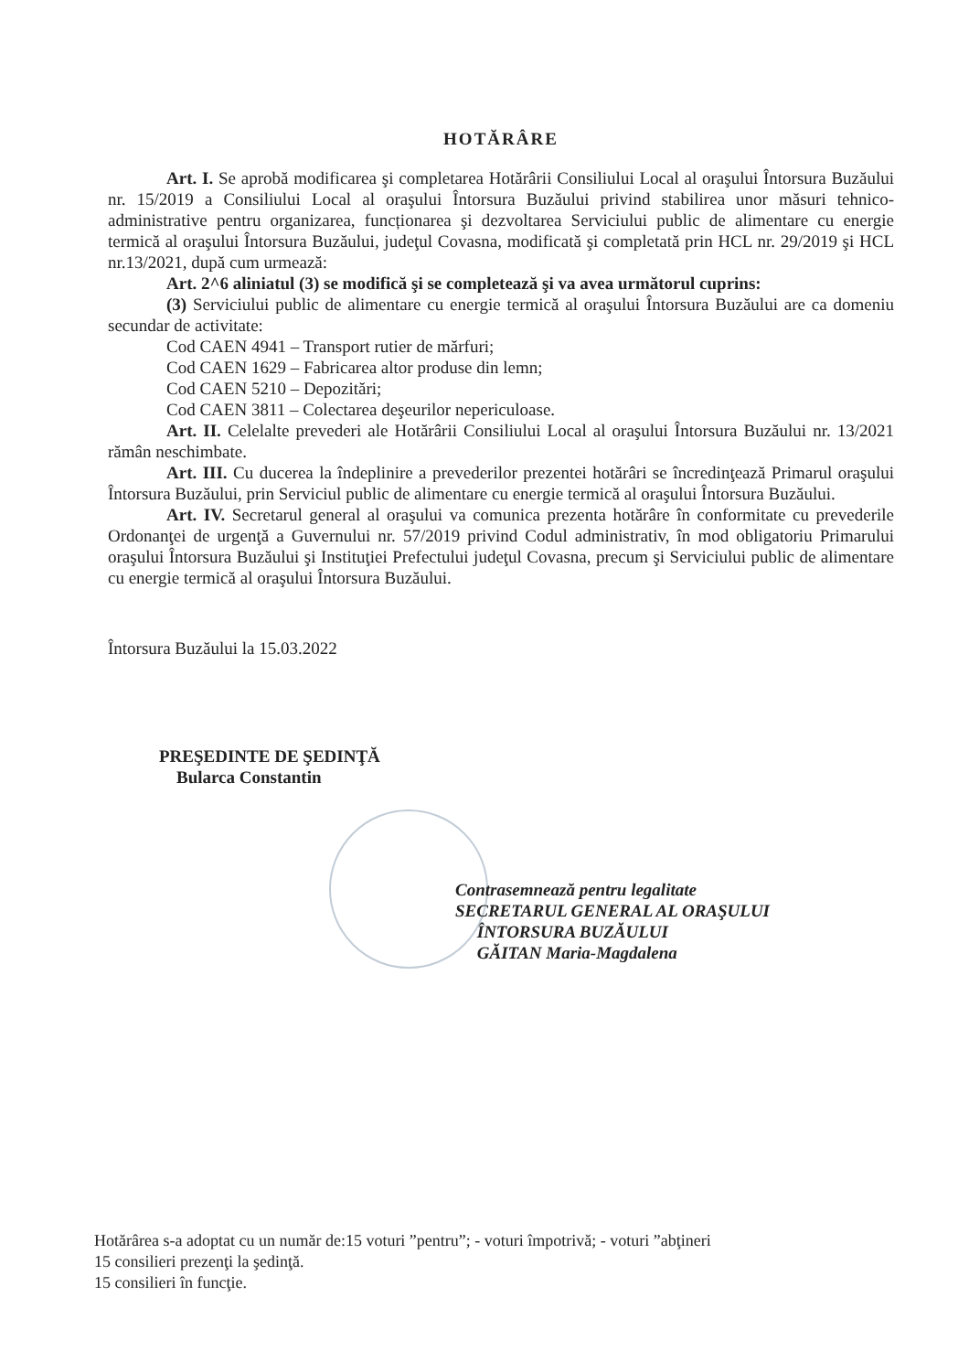HOTĂRÂRE
Art. I. Se aprobă modificarea şi completarea Hotărârii Consiliului Local al oraşului Întorsura Buzăului nr. 15/2019 a Consiliului Local al oraşului Întorsura Buzăului privind stabilirea unor măsuri tehnico-administrative pentru organizarea, funcționarea şi dezvoltarea Serviciului public de alimentare cu energie termică al oraşului Întorsura Buzăului, judeţul Covasna, modificată şi completată prin HCL nr. 29/2019 şi HCL nr.13/2021, după cum urmează:
Art. 2^6 aliniatul (3) se modifică şi se completează şi va avea următorul cuprins:
(3) Serviciului public de alimentare cu energie termică al oraşului Întorsura Buzăului are ca domeniu secundar de activitate:
Cod CAEN 4941 – Transport rutier de mărfuri;
Cod CAEN 1629 – Fabricarea altor produse din lemn;
Cod CAEN 5210 – Depozitări;
Cod CAEN 3811 – Colectarea deşeurilor nepericuloase.
Art. II. Celelalte prevederi ale Hotărârii Consiliului Local al oraşului Întorsura Buzăului nr. 13/2021 rămân neschimbate.
Art. III. Cu ducerea la îndeplinire a prevederilor prezentei hotărâri se încredinţează Primarul oraşului Întorsura Buzăului, prin Serviciul public de alimentare cu energie termică al oraşului Întorsura Buzăului.
Art. IV. Secretarul general al oraşului va comunica prezenta hotărâre în conformitate cu prevederile Ordonanţei de urgenţă a Guvernului nr. 57/2019 privind Codul administrativ, în mod obligatoriu Primarului oraşului Întorsura Buzăului şi Instituţiei Prefectului judeţul Covasna, precum şi Serviciului public de alimentare cu energie termică al oraşului Întorsura Buzăului.
Întorsura Buzăului la 15.03.2022
PREŞEDINTE DE ŞEDINŢĂ
Bularca Constantin
Contrasemnează pentru legalitate
SECRETARUL GENERAL AL ORAŞULUI
ÎNTORSURA BUZĂULUI
GĂITAN Maria-Magdalena
Hotărârea s-a adoptat cu un număr de:15 voturi ”pentru”; - voturi împotrivă; - voturi ”abţineri
15 consilieri prezenţi la şedinţă.
15 consilieri în funcţie.